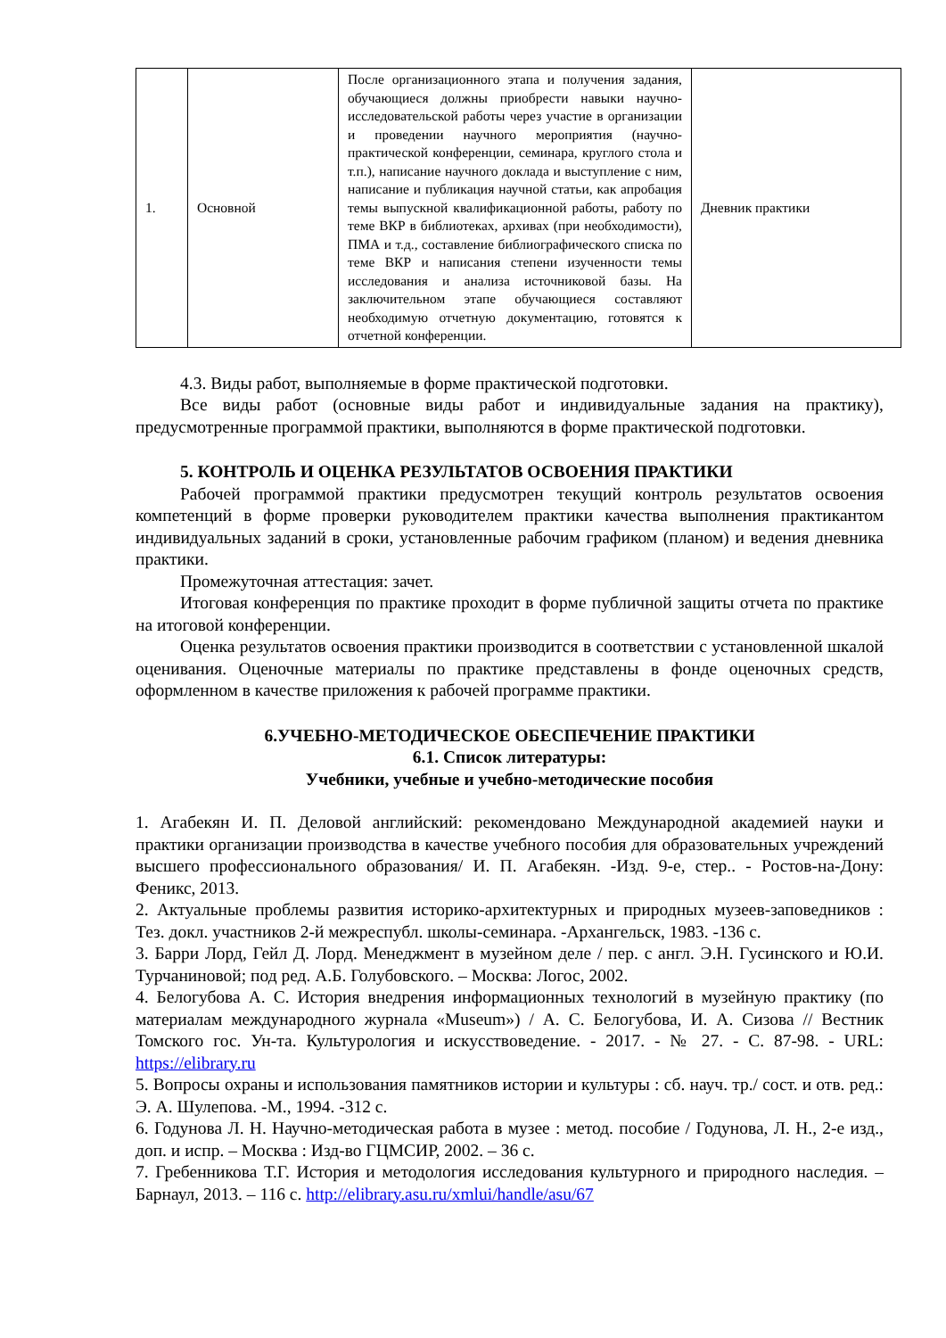| 1. | Основной | После организационного этапа и получения задания, обучающиеся должны приобрести навыки научно-исследовательской работы через участие в организации и проведении научного мероприятия (научно-практической конференции, семинара, круглого стола и т.п.), написание научного доклада и выступление с ним, написание и публикация научной статьи, как апробация темы выпускной квалификационной работы, работу по теме ВКР в библиотеках, архивах (при необходимости), ПМА и т.д., составление библиографического списка по теме ВКР и написания степени изученности темы исследования и анализа источниковой базы. На заключительном этапе обучающиеся составляют необходимую отчетную документацию, готовятся к отчетной конференции. | Дневник практики |
4.3. Виды работ, выполняемые в форме практической подготовки.
Все виды работ (основные виды работ и индивидуальные задания на практику), предусмотренные программой практики, выполняются в форме практической подготовки.
5. КОНТРОЛЬ И ОЦЕНКА РЕЗУЛЬТАТОВ ОСВОЕНИЯ ПРАКТИКИ
Рабочей программой практики предусмотрен текущий контроль результатов освоения компетенций в форме проверки руководителем практики качества выполнения практикантом индивидуальных заданий в сроки, установленные рабочим графиком (планом) и ведения дневника практики.
Промежуточная аттестация: зачет.
Итоговая конференция по практике проходит в форме публичной защиты отчета по практике на итоговой конференции.
Оценка результатов освоения практики производится в соответствии с установленной шкалой оценивания. Оценочные материалы по практике представлены в фонде оценочных средств, оформленном в качестве приложения к рабочей программе практики.
6.УЧЕБНО-МЕТОДИЧЕСКОЕ ОБЕСПЕЧЕНИЕ ПРАКТИКИ
6.1. Список литературы:
Учебники, учебные и учебно-методические пособия
1. Агабекян И. П. Деловой английский: рекомендовано Международной академией науки и практики организации производства в качестве учебного пособия для образовательных учреждений высшего профессионального образования/ И. П. Агабекян. -Изд. 9-е, стер.. - Ростов-на-Дону: Феникс, 2013.
2. Актуальные проблемы развития историко-архитектурных и природных музеев-заповедников : Тез. докл. участников 2-й межреспубл. школы-семинара. -Архангельск, 1983. -136 с.
3. Барри Лорд, Гейл Д. Лорд. Менеджмент в музейном деле / пер. с англ. Э.Н. Гусинского и Ю.И. Турчаниновой; под ред. А.Б. Голубовского. – Москва: Логос, 2002.
4. Белогубова А. С. История внедрения информационных технологий в музейную практику (по материалам международного журнала «Museum») / А. С. Белогубова, И. А. Сизова // Вестник Томского гос. Ун-та. Культурология и искусствоведение. - 2017. - № 27. - С. 87-98. - URL: https://elibrary.ru
5. Вопросы охраны и использования памятников истории и культуры : сб. науч. тр./ сост. и отв. ред.: Э. А. Шулепова. -М., 1994. -312 с.
6. Годунова Л. Н. Научно-методическая работа в музее : метод. пособие / Годунова, Л. Н., 2-е изд., доп. и испр. – Москва : Изд-во ГЦМСИР, 2002. – 36 с.
7. Гребенникова Т.Г. История и методология исследования культурного и природного наследия. – Барнаул, 2013. – 116 с. http://elibrary.asu.ru/xmlui/handle/asu/67